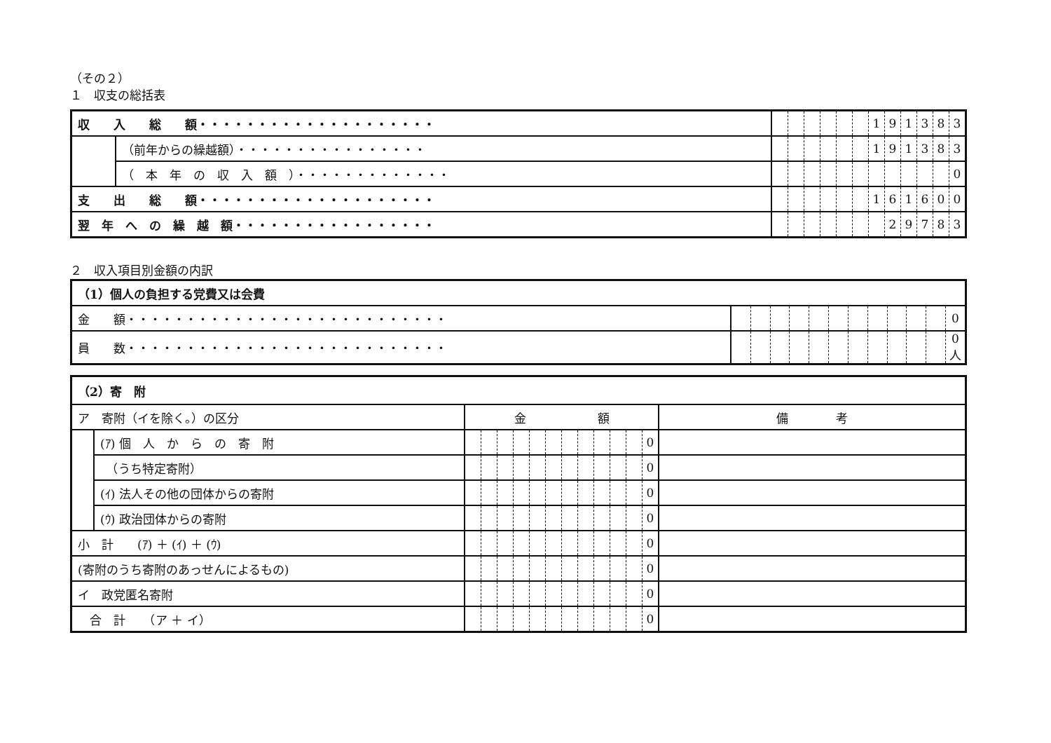（その２）
１　収支の総括表
| 収 入 総 額・・・・・・・・・・・・・・・・・・・・ | | | | | | | | 1 | 9 | 1 | 3 | 8 | 3 |
| | （前年からの繰越額）・・・・・・・・・・・・・・・・ | | | | | | | 1 | 9 | 1 | 3 | 8 | 3 |
| | （ 本 年 の 収 入 額 ）・・・・・・・・・・・・・ | | | | | | | | | | | | 0 |
| 支 出 総 額・・・・・・・・・・・・・・・・・・・・ | | | | | | | | 1 | 6 | 1 | 6 | 0 | 0 |
| 翌 年 へ の 繰 越 額・・・・・・・・・・・・・・・・・ | | | | | | | | | 2 | 9 | 7 | 8 | 3 |
２　収入項目別金額の内訳
| （1）個人の負担する党費又は会費 | | | | | | | | | | | | |
| 金 額・・・・・・・・・・・・・・・・・・・・・・・・・・・ | | | | | | | | | | | | 0 |
| 員 数・・・・・・・・・・・・・・・・・・・・・・・・・・・ | | | | | | | | | | | | 0人 |
| （2）寄 附 | | | | | | | | | | | | | | |
| ア 寄附（イを除く。）の区分 | | 金 額 | | | | | | | | | | | | 備 考 |
| | (ｱ) 個 人 か ら の 寄 附 | | | | | | | | | | | | 0 | |
| | （うち特定寄附） | | | | | | | | | | | | 0 | |
| | (ｲ) 法人その他の団体からの寄附 | | | | | | | | | | | | 0 | |
| | (ｳ) 政治団体からの寄附 | | | | | | | | | | | | 0 | |
| 小 計 (ｱ) ＋ (ｲ) ＋ (ｳ) | | | | | | | | | | | | | 0 | |
| (寄附のうち寄附のあっせんによるもの) | | | | | | | | | | | | | 0 | |
| イ 政党匿名寄附 | | | | | | | | | | | | | 0 | |
| 合 計 （ア ＋ イ） | | | | | | | | | | | | | 0 | |